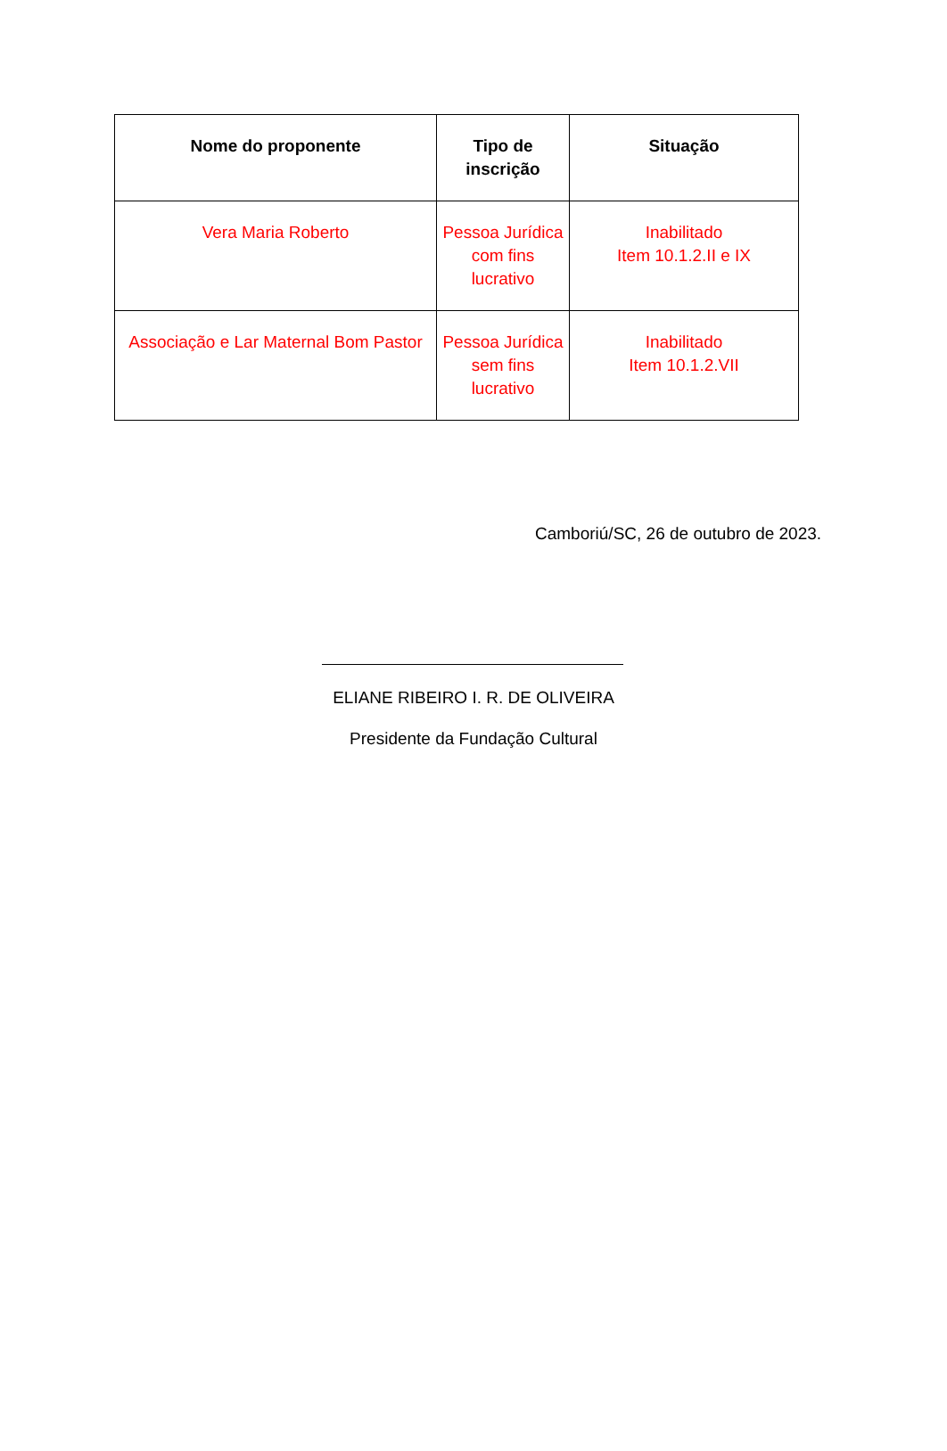| Nome do proponente | Tipo de inscrição | Situação |
| --- | --- | --- |
| Vera Maria Roberto | Pessoa Jurídica com fins lucrativo | Inabilitado Item 10.1.2.II e IX |
| Associação e Lar Maternal Bom Pastor | Pessoa Jurídica sem fins lucrativo | Inabilitado Item 10.1.2.VII |
Camboriú/SC, 26 de outubro de 2023.
ELIANE RIBEIRO I. R. DE OLIVEIRA
Presidente da Fundação Cultural